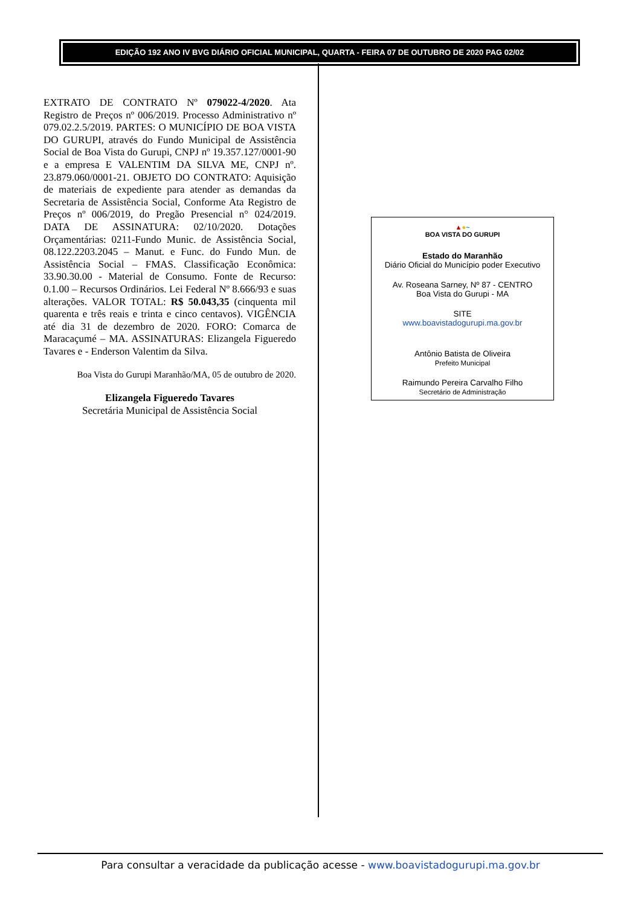EDIÇÃO 192 ANO IV BVG DIÁRIO OFICIAL MUNICIPAL, QUARTA - FEIRA 07 DE OUTUBRO DE 2020 PAG 02/02
EXTRATO DE CONTRATO Nº 079022-4/2020. Ata Registro de Preços nº 006/2019. Processo Administrativo nº 079.02.2.5/2019. PARTES: O MUNICÍPIO DE BOA VISTA DO GURUPI, através do Fundo Municipal de Assistência Social de Boa Vista do Gurupi, CNPJ nº 19.357.127/0001-90 e a empresa E VALENTIM DA SILVA ME, CNPJ nº. 23.879.060/0001-21. OBJETO DO CONTRATO: Aquisição de materiais de expediente para atender as demandas da Secretaria de Assistência Social, Conforme Ata Registro de Preços nº 006/2019, do Pregão Presencial n° 024/2019. DATA DE ASSINATURA: 02/10/2020. Dotações Orçamentárias: 0211-Fundo Munic. de Assistência Social, 08.122.2203.2045 – Manut. e Func. do Fundo Mun. de Assistência Social – FMAS. Classificação Econômica: 33.90.30.00 - Material de Consumo. Fonte de Recurso: 0.1.00 – Recursos Ordinários. Lei Federal Nº 8.666/93 e suas alterações. VALOR TOTAL: R$ 50.043,35 (cinquenta mil quarenta e três reais e trinta e cinco centavos). VIGÊNCIA até dia 31 de dezembro de 2020. FORO: Comarca de Maracaçumé – MA. ASSINATURAS: Elizangela Figueredo Tavares e - Enderson Valentim da Silva.
Boa Vista do Gurupi Maranhão/MA, 05 de outubro de 2020.
Elizangela Figueredo Tavares
Secretária Municipal de Assistência Social
▲●~
BOA VISTA DO GURUPI
Estado do Maranhão
Diário Oficial do Município poder Executivo
Av. Roseana Sarney, Nº 87 - CENTRO
Boa Vista do Gurupi - MA
SITE
www.boavistadogurupi.ma.gov.br
Antônio Batista de Oliveira
Prefeito Municipal
Raimundo Pereira Carvalho Filho
Secretário de Administração
Para consultar a veracidade da publicação acesse - www.boavistadogurupi.ma.gov.br